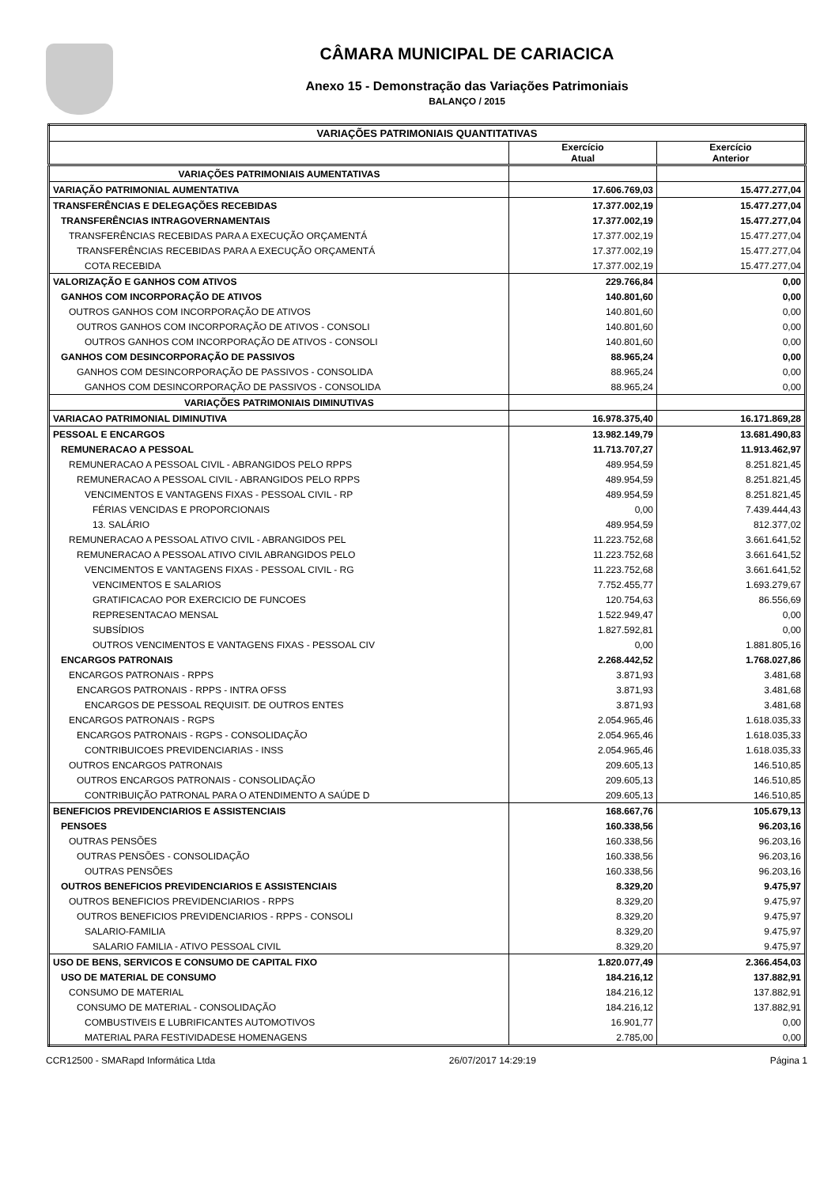CÂMARA MUNICIPAL DE CARIACICA
Anexo 15 - Demonstração das Variações Patrimoniais
BALANÇO / 2015
| VARIAÇÕES PATRIMONIAIS QUANTITATIVAS | | |
| --- | --- | --- |
| | Exercício Atual | Exercício Anterior |
| VARIAÇÕES PATRIMONIAIS AUMENTATIVAS | | |
| VARIAÇÃO PATRIMONIAL AUMENTATIVA | 17.606.769,03 | 15.477.277,04 |
| TRANSFERÊNCIAS E DELEGAÇÕES RECEBIDAS | 17.377.002,19 | 15.477.277,04 |
| TRANSFERÊNCIAS INTRAGOVERNAMENTAIS | 17.377.002,19 | 15.477.277,04 |
| TRANSFERÊNCIAS RECEBIDAS PARA A EXECUÇÃO ORÇAMENTÁ | 17.377.002,19 | 15.477.277,04 |
| TRANSFERÊNCIAS RECEBIDAS PARA A EXECUÇÃO ORÇAMENTÁ | 17.377.002,19 | 15.477.277,04 |
| COTA RECEBIDA | 17.377.002,19 | 15.477.277,04 |
| VALORIZAÇÃO E GANHOS COM ATIVOS | 229.766,84 | 0,00 |
| GANHOS COM INCORPORAÇÃO DE ATIVOS | 140.801,60 | 0,00 |
| OUTROS GANHOS COM INCORPORAÇÃO DE ATIVOS | 140.801,60 | 0,00 |
| OUTROS GANHOS COM INCORPORAÇÃO DE ATIVOS - CONSOLI | 140.801,60 | 0,00 |
| OUTROS GANHOS COM INCORPORAÇÃO DE ATIVOS - CONSOLI | 140.801,60 | 0,00 |
| GANHOS COM DESINCORPORAÇÃO DE PASSIVOS | 88.965,24 | 0,00 |
| GANHOS COM DESINCORPORAÇÃO DE PASSIVOS - CONSOLIDA | 88.965,24 | 0,00 |
| GANHOS COM DESINCORPORAÇÃO DE PASSIVOS - CONSOLIDA | 88.965,24 | 0,00 |
| VARIAÇÕES PATRIMONIAIS DIMINUTIVAS | | |
| VARIACAO PATRIMONIAL DIMINUTIVA | 16.978.375,40 | 16.171.869,28 |
| PESSOAL E ENCARGOS | 13.982.149,79 | 13.681.490,83 |
| REMUNERACAO A PESSOAL | 11.713.707,27 | 11.913.462,97 |
| REMUNERACAO A PESSOAL CIVIL - ABRANGIDOS PELO RPPS | 489.954,59 | 8.251.821,45 |
| REMUNERACAO A PESSOAL CIVIL - ABRANGIDOS PELO RPPS | 489.954,59 | 8.251.821,45 |
| VENCIMENTOS E VANTAGENS FIXAS - PESSOAL CIVIL - RP | 489.954,59 | 8.251.821,45 |
| FÉRIAS VENCIDAS E PROPORCIONAIS | 0,00 | 7.439.444,43 |
| 13. SALÁRIO | 489.954,59 | 812.377,02 |
| REMUNERACAO A PESSOAL ATIVO CIVIL - ABRANGIDOS PEL | 11.223.752,68 | 3.661.641,52 |
| REMUNERACAO A PESSOAL ATIVO CIVIL ABRANGIDOS PELO | 11.223.752,68 | 3.661.641,52 |
| VENCIMENTOS E VANTAGENS FIXAS - PESSOAL CIVIL - RG | 11.223.752,68 | 3.661.641,52 |
| VENCIMENTOS E SALARIOS | 7.752.455,77 | 1.693.279,67 |
| GRATIFICACAO POR EXERCICIO DE FUNCOES | 120.754,63 | 86.556,69 |
| REPRESENTACAO MENSAL | 1.522.949,47 | 0,00 |
| SUBSÍDIOS | 1.827.592,81 | 0,00 |
| OUTROS VENCIMENTOS E VANTAGENS FIXAS - PESSOAL CIV | 0,00 | 1.881.805,16 |
| ENCARGOS PATRONAIS | 2.268.442,52 | 1.768.027,86 |
| ENCARGOS PATRONAIS - RPPS | 3.871,93 | 3.481,68 |
| ENCARGOS PATRONAIS - RPPS - INTRA OFSS | 3.871,93 | 3.481,68 |
| ENCARGOS DE PESSOAL REQUISIT. DE OUTROS ENTES | 3.871,93 | 3.481,68 |
| ENCARGOS PATRONAIS - RGPS | 2.054.965,46 | 1.618.035,33 |
| ENCARGOS PATRONAIS - RGPS - CONSOLIDAÇÃO | 2.054.965,46 | 1.618.035,33 |
| CONTRIBUICOES PREVIDENCIARIAS - INSS | 2.054.965,46 | 1.618.035,33 |
| OUTROS ENCARGOS PATRONAIS | 209.605,13 | 146.510,85 |
| OUTROS ENCARGOS PATRONAIS - CONSOLIDAÇÃO | 209.605,13 | 146.510,85 |
| CONTRIBUIÇÃO PATRONAL PARA O ATENDIMENTO A SAÚDE D | 209.605,13 | 146.510,85 |
| BENEFICIOS PREVIDENCIARIOS E ASSISTENCIAIS | 168.667,76 | 105.679,13 |
| PENSOES | 160.338,56 | 96.203,16 |
| OUTRAS PENSÕES | 160.338,56 | 96.203,16 |
| OUTRAS PENSÕES - CONSOLIDAÇÃO | 160.338,56 | 96.203,16 |
| OUTRAS PENSÕES | 160.338,56 | 96.203,16 |
| OUTROS BENEFICIOS PREVIDENCIARIOS E ASSISTENCIAIS | 8.329,20 | 9.475,97 |
| OUTROS BENEFICIOS PREVIDENCIARIOS - RPPS | 8.329,20 | 9.475,97 |
| OUTROS BENEFICIOS PREVIDENCIARIOS - RPPS - CONSOLI | 8.329,20 | 9.475,97 |
| SALARIO-FAMILIA | 8.329,20 | 9.475,97 |
| SALARIO FAMILIA - ATIVO PESSOAL CIVIL | 8.329,20 | 9.475,97 |
| USO DE BENS, SERVICOS E CONSUMO DE CAPITAL FIXO | 1.820.077,49 | 2.366.454,03 |
| USO DE MATERIAL DE CONSUMO | 184.216,12 | 137.882,91 |
| CONSUMO DE MATERIAL | 184.216,12 | 137.882,91 |
| CONSUMO DE MATERIAL - CONSOLIDAÇÃO | 184.216,12 | 137.882,91 |
| COMBUSTIVEIS E LUBRIFICANTES AUTOMOTIVOS | 16.901,77 | 0,00 |
| MATERIAL PARA FESTIVIDADESE HOMENAGENS | 2.785,00 | 0,00 |
CCR12500 - SMARapd Informática Ltda 26/07/2017 14:29:19 Página 1